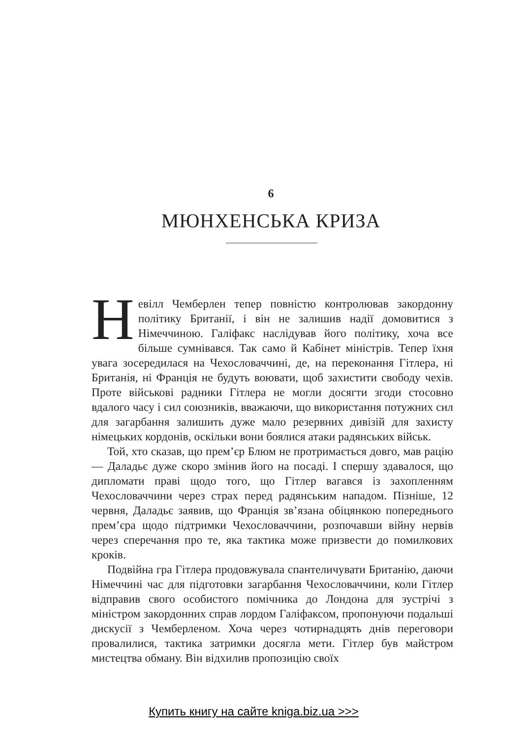6
МЮНХЕНСЬКА КРИЗА
Невілл Чемберлен тепер повністю контролював закордонну політику Британії, і він не залишив надії домовитися з Німеччиною. Галіфакс наслідував його політику, хоча все більше сумнівався. Так само й Кабінет міністрів. Тепер їхня увага зосередилася на Чехословаччині, де, на переконання Гітлера, ні Британія, ні Франція не будуть воювати, щоб захистити свободу чехів. Проте військові радники Гітлера не могли досягти згоди стосовно вдалого часу і сил союзників, вважаючи, що використання потужних сил для загарбання залишить дуже мало резервних дивізій для захисту німецьких кордонів, оскільки вони боялися атаки радянських військ.
Той, хто сказав, що прем’єр Блюм не протримається довго, мав рацію — Даладьє дуже скоро змінив його на посаді. І спершу здавалося, що дипломати праві щодо того, що Гітлер вагався із захопленням Чехословаччини через страх перед радянським нападом. Пізніше, 12 червня, Даладьє заявив, що Франція зв’язана обіцянкою попереднього прем’єра щодо підтримки Чехословаччини, розпочавши війну нервів через сперечання про те, яка тактика може призвести до помилкових кроків.
Подвійна гра Гітлера продовжувала спантеличувати Британію, даючи Німеччині час для підготовки загарбання Чехословаччини, коли Гітлер відправив свого особистого помічника до Лондона для зустрічі з міністром закордонних справ лордом Галіфаксом, пропонуючи подальші дискусії з Чемберленом. Хоча через чотирнадцять днів переговори провалилися, тактика затримки досягла мети. Гітлер був майстром мистецтва обману. Він відхилив пропозицію своїх
Купить книгу на сайте kniga.biz.ua >>>